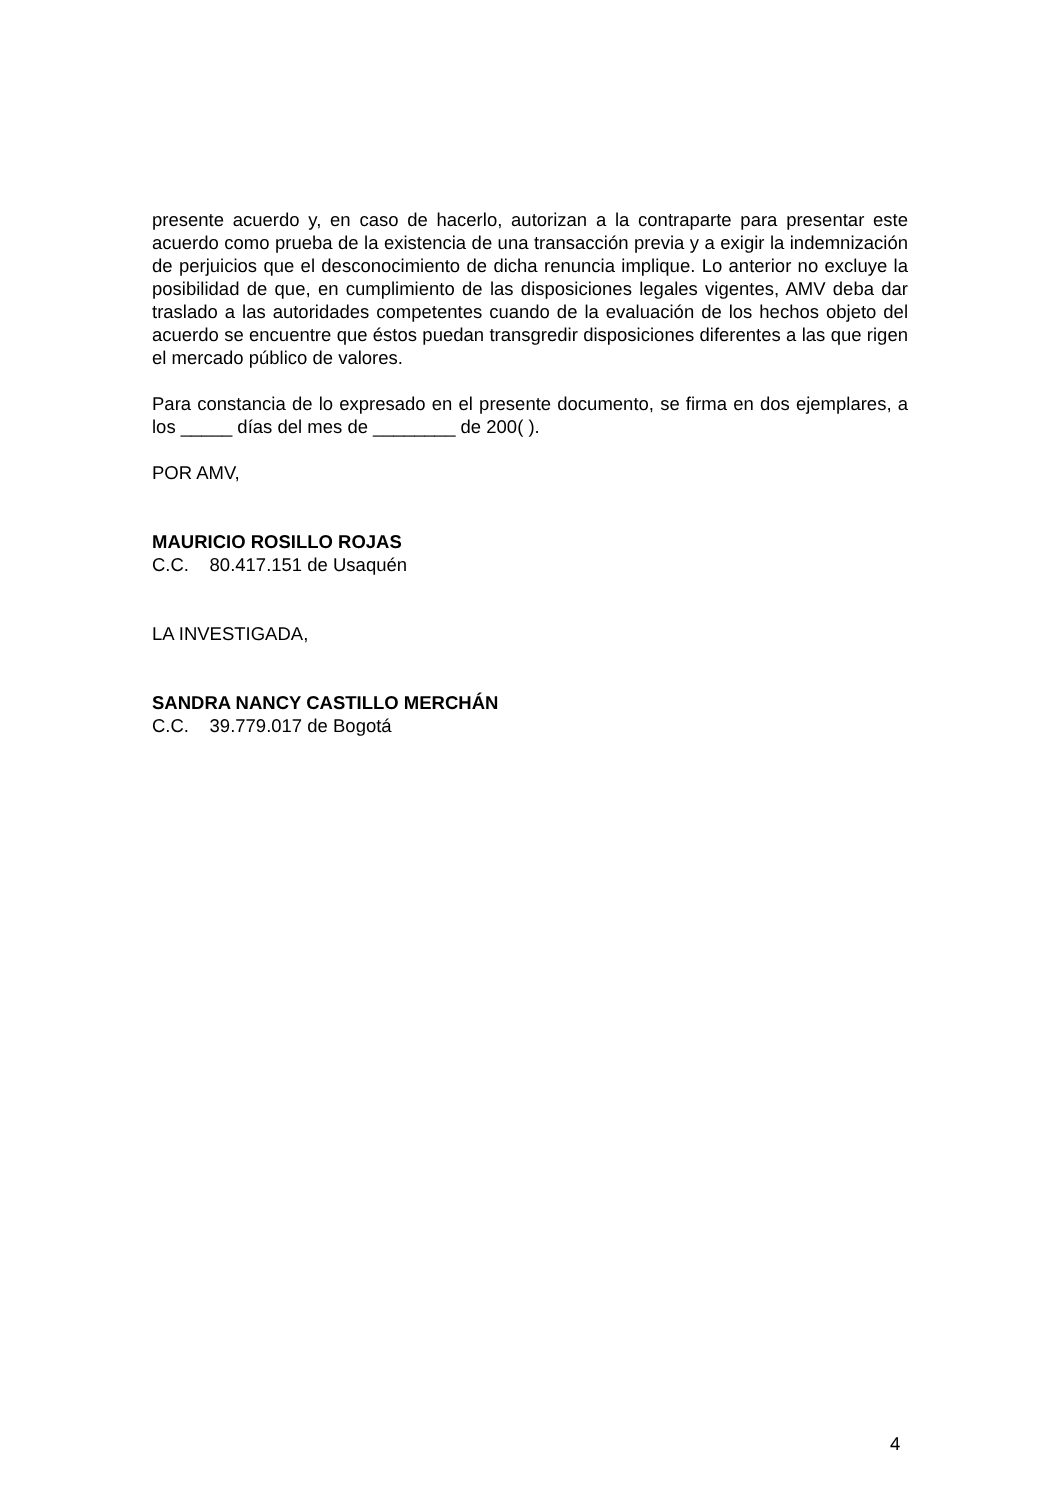presente acuerdo y, en caso de hacerlo, autorizan a la contraparte para presentar este acuerdo como prueba de la existencia de una transacción previa y a exigir la indemnización de perjuicios que el desconocimiento de dicha renuncia implique. Lo anterior no excluye la posibilidad de que, en cumplimiento de las disposiciones legales vigentes, AMV deba dar traslado a las autoridades competentes cuando de la evaluación de los hechos objeto del acuerdo se encuentre que éstos puedan transgredir disposiciones diferentes a las que rigen el mercado público de valores.
Para constancia de lo expresado en el presente documento, se firma en dos ejemplares, a los _____ días del mes de ________ de 200( ).
POR AMV,
MAURICIO ROSILLO ROJAS
C.C. 80.417.151 de Usaquén
LA INVESTIGADA,
SANDRA NANCY CASTILLO MERCHÁN
C.C. 39.779.017 de Bogotá
4